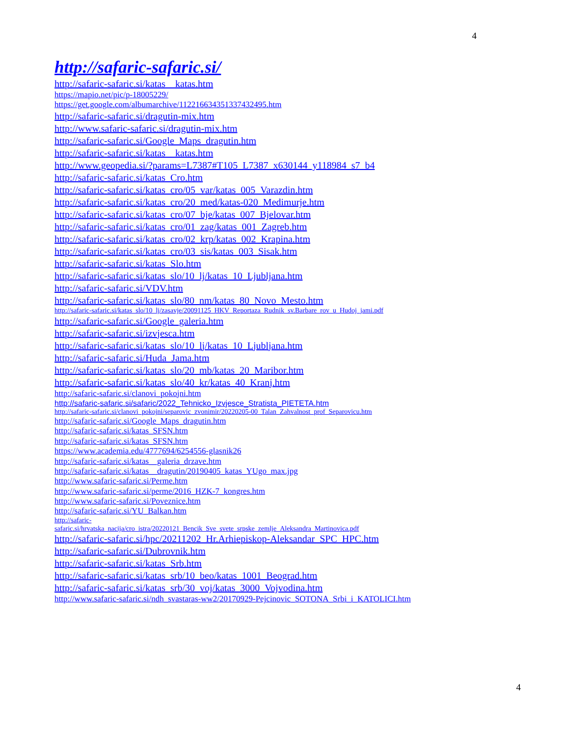4
http://safaric-safaric.si/
http://safaric-safaric.si/katas__katas.htm
https://mapio.net/pic/p-18005229/
https://get.google.com/albumarchive/112216634351337432495.htm
http://safaric-safaric.si/dragutin-mix.htm
http://www.safaric-safaric.si/dragutin-mix.htm
http://safaric-safaric.si/Google_Maps_dragutin.htm
http://safaric-safaric.si/katas__katas.htm
http://www.geopedia.si/?params=L7387#T105_L7387_x630144_y118984_s7_b4
http://safaric-safaric.si/katas_Cro.htm
http://safaric-safaric.si/katas_cro/05_var/katas_005_Varazdin.htm
http://safaric-safaric.si/katas_cro/20_med/katas-020_Medimurje.htm
http://safaric-safaric.si/katas_cro/07_bje/katas_007_Bjelovar.htm
http://safaric-safaric.si/katas_cro/01_zag/katas_001_Zagreb.htm
http://safaric-safaric.si/katas_cro/02_krp/katas_002_Krapina.htm
http://safaric-safaric.si/katas_cro/03_sis/katas_003_Sisak.htm
http://safaric-safaric.si/katas_Slo.htm
http://safaric-safaric.si/katas_slo/10_lj/katas_10_Ljubljana.htm
http://safaric-safaric.si/VDV.htm
http://safaric-safaric.si/katas_slo/80_nm/katas_80_Novo_Mesto.htm
http://safaric-safaric.si/katas_slo/10_lj/zasavje/20091125_HKV_Reportaza_Rudnik_sv.Barbare_rov_u_Hudoj_jami.pdf
http://safaric-safaric.si/Google_galeria.htm
http://safaric-safaric.si/izvjesca.htm
http://safaric-safaric.si/katas_slo/10_lj/katas_10_Ljubljana.htm
http://safaric-safaric.si/Huda_Jama.htm
http://safaric-safaric.si/katas_slo/20_mb/katas_20_Maribor.htm
http://safaric-safaric.si/katas_slo/40_kr/katas_40_Kranj.htm
http://safaric-safaric.si/clanovi_pokojni.htm
http://safaric-safaric.si/safaric/2022_Tehnicko_Izvjesce_Stratista_PIETETA.htm
http://safaric-safaric.si/clanovi_pokojni/separovic_zvonimir/20220205-00_Talan_Zahvalnost_prof_Separovicu.htm
http://safaric-safaric.si/Google_Maps_dragutin.htm
http://safaric-safaric.si/katas_SFSN.htm
http://safaric-safaric.si/katas_SFSN.htm
https://www.academia.edu/4777694/6254556-glasnik26
http://safaric-safaric.si/katas__galeria_drzave.htm
http://safaric-safaric.si/katas__dragutin/20190405_katas_YUgo_max.jpg
http://www.safaric-safaric.si/Perme.htm
http://www.safaric-safaric.si/perme/2016_HZK-7_kongres.htm
http://www.safaric-safaric.si/Poveznice.htm
http://safaric-safaric.si/YU_Balkan.htm
http://safaric-
safaric.si/hrvatska_nacija/cro_istra/20220121_Bencik_Sve_svete_srpske_zemlje_Aleksandra_Martinovica.pdf
http://safaric-safaric.si/hpc/20211202_Hr.Arhiepiskop-Aleksandar_SPC_HPC.htm
http://safaric-safaric.si/Dubrovnik.htm
http://safaric-safaric.si/katas_Srb.htm
http://safaric-safaric.si/katas_srb/10_beo/katas_1001_Beograd.htm
http://safaric-safaric.si/katas_srb/30_voj/katas_3000_Vojvodina.htm
http://www.safaric-safaric.si/ndh_svastaras-ww2/20170929-Pejcinovic_SOTONA_Srbi_i_KATOLICI.htm
4